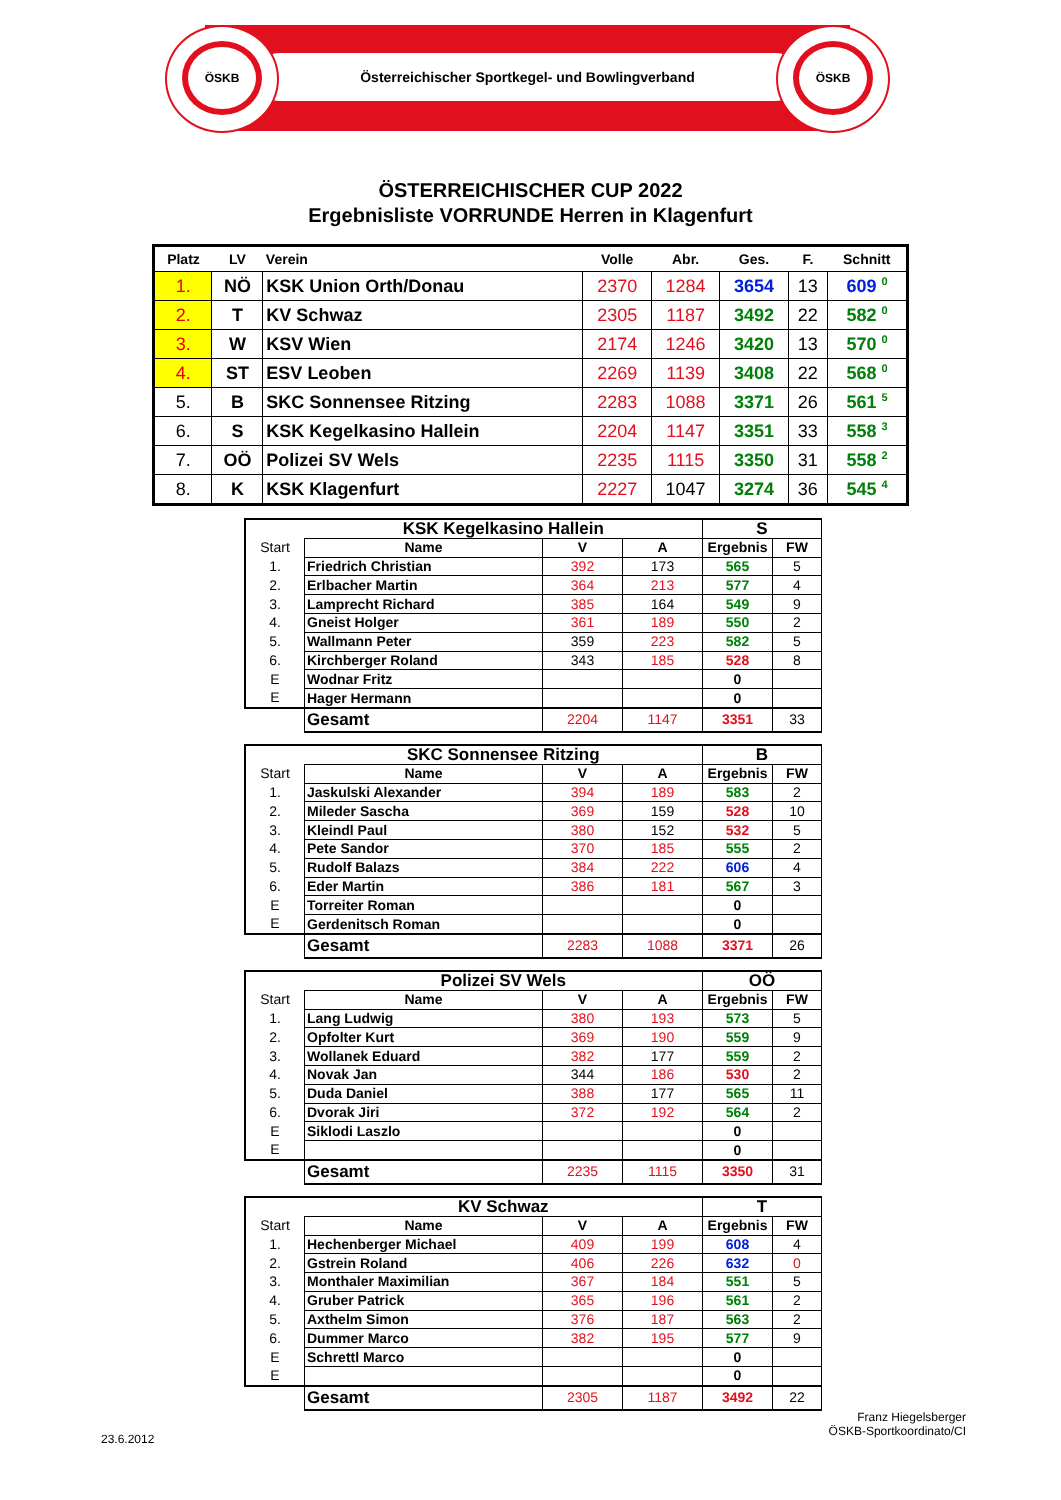ÖSKB ÖSKB
Österreichischer Sportkegel- und Bowlingverband
ÖSTERREICHISCHER CUP 2022
Ergebnisliste VORRUNDE Herren in Klagenfurt
| Platz | LV | Verein | Volle | Abr. | Ges. | F. | Schnitt |
| --- | --- | --- | --- | --- | --- | --- | --- |
| 1. | NÖ | KSK Union Orth/Donau | 2370 | 1284 | 3654 | 13 | 609 <sup>0</sup> |
| 2. | T | KV Schwaz | 2305 | 1187 | 3492 | 22 | 582 <sup>0</sup> |
| 3. | W | KSV Wien | 2174 | 1246 | 3420 | 13 | 570 <sup>0</sup> |
| 4. | ST | ESV Leoben | 2269 | 1139 | 3408 | 22 | 568 <sup>0</sup> |
| 5. | B | SKC Sonnensee Ritzing | 2283 | 1088 | 3371 | 26 | 561 <sup>5</sup> |
| 6. | S | KSK Kegelkasino Hallein | 2204 | 1147 | 3351 | 33 | 558 <sup>3</sup> |
| 7. | OÖ | Polizei SV Wels | 2235 | 1115 | 3350 | 31 | 558 <sup>2</sup> |
| 8. | K | KSK Klagenfurt | 2227 | 1047 | 3274 | 36 | 545 <sup>4</sup> |
| | KSK Kegelkasino Hallein | | | S | |
| Start | Name | V | A | Ergebnis | FW |
| 1. | Friedrich Christian | 392 | 173 | 565 | 5 |
| 2. | Erlbacher Martin | 364 | 213 | 577 | 4 |
| 3. | Lamprecht Richard | 385 | 164 | 549 | 9 |
| 4. | Gneist Holger | 361 | 189 | 550 | 2 |
| 5. | Wallmann Peter | 359 | 223 | 582 | 5 |
| 6. | Kirchberger Roland | 343 | 185 | 528 | 8 |
| E | Wodnar Fritz | | | 0 | |
| E | Hager Hermann | | | 0 | |
| | Gesamt | 2204 | 1147 | 3351 | 33 |
| | SKC Sonnensee Ritzing | | | B | |
| Start | Name | V | A | Ergebnis | FW |
| 1. | Jaskulski Alexander | 394 | 189 | 583 | 2 |
| 2. | Mileder Sascha | 369 | 159 | 528 | 10 |
| 3. | Kleindl Paul | 380 | 152 | 532 | 5 |
| 4. | Pete Sandor | 370 | 185 | 555 | 2 |
| 5. | Rudolf Balazs | 384 | 222 | 606 | 4 |
| 6. | Eder Martin | 386 | 181 | 567 | 3 |
| E | Torreiter Roman | | | 0 | |
| E | Gerdenitsch Roman | | | 0 | |
| | Gesamt | 2283 | 1088 | 3371 | 26 |
| | Polizei SV Wels | | | OÖ | |
| Start | Name | V | A | Ergebnis | FW |
| 1. | Lang Ludwig | 380 | 193 | 573 | 5 |
| 2. | Opfolter Kurt | 369 | 190 | 559 | 9 |
| 3. | Wollanek Eduard | 382 | 177 | 559 | 2 |
| 4. | Novak Jan | 344 | 186 | 530 | 2 |
| 5. | Duda Daniel | 388 | 177 | 565 | 11 |
| 6. | Dvorak Jiri | 372 | 192 | 564 | 2 |
| E | Siklodi Laszlo | | | 0 | |
| E | | | | 0 | |
| | Gesamt | 2235 | 1115 | 3350 | 31 |
| | KV Schwaz | | | T | |
| Start | Name | V | A | Ergebnis | FW |
| 1. | Hechenberger Michael | 409 | 199 | 608 | 4 |
| 2. | Gstrein Roland | 406 | 226 | 632 | 0 |
| 3. | Monthaler Maximilian | 367 | 184 | 551 | 5 |
| 4. | Gruber Patrick | 365 | 196 | 561 | 2 |
| 5. | Axthelm Simon | 376 | 187 | 563 | 2 |
| 6. | Dummer Marco | 382 | 195 | 577 | 9 |
| E | Schrettl Marco | | | 0 | |
| E | | | | 0 | |
| | Gesamt | 2305 | 1187 | 3492 | 22 |
23.6.2012
Franz Hiegelsberger
ÖSKB-Sportkoordinato/CI